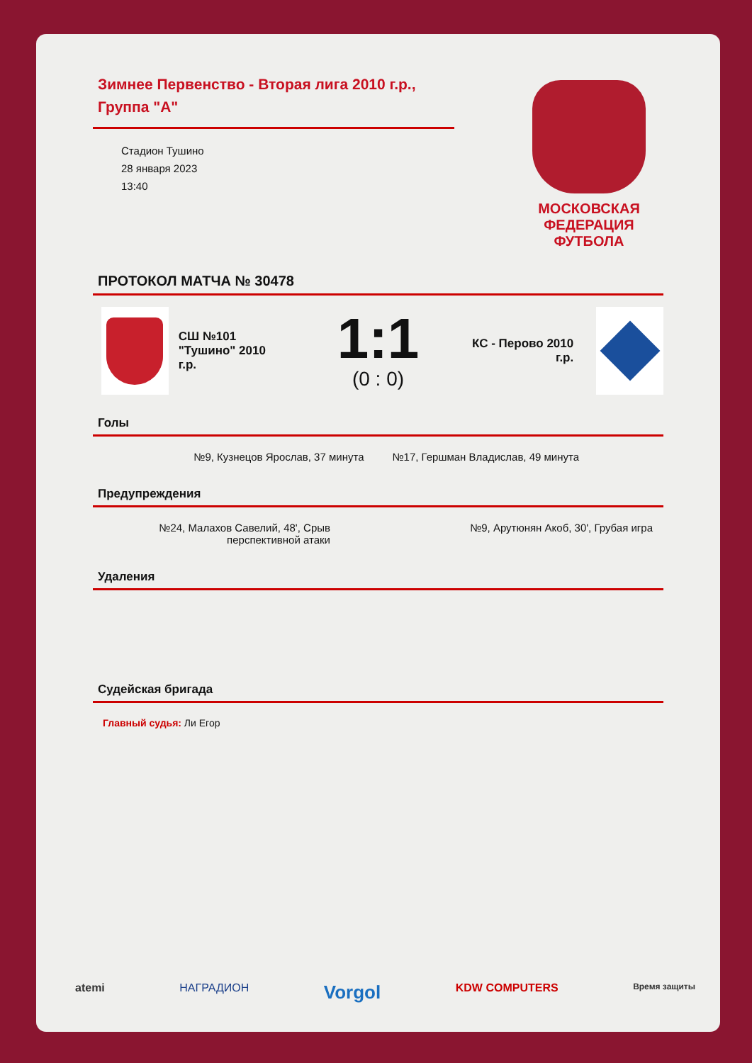Зимнее Первенство - Вторая лига 2010 г.р., Группа "А"
Стадион Тушино
28 января 2023
13:40
МОСКОВСКАЯ ФЕДЕРАЦИЯ ФУТБОЛА
ПРОТОКОЛ МАТЧА № 30478
СШ №101 "Тушино" 2010 г.р.
1:1
(0 : 0)
КС - Перово 2010 г.р.
Голы
№9, Кузнецов Ярослав, 37 минута
№17, Гершман Владислав, 49 минута
Предупреждения
№24, Малахов Савелий, 48', Срыв перспективной атаки
№9, Арутюнян Акоб, 30', Грубая игра
Удаления
Судейская бригада
Главный судья: Ли Егор
atemi НАГРАДИОН Vorgol KDW COMPUTERS Время защиты